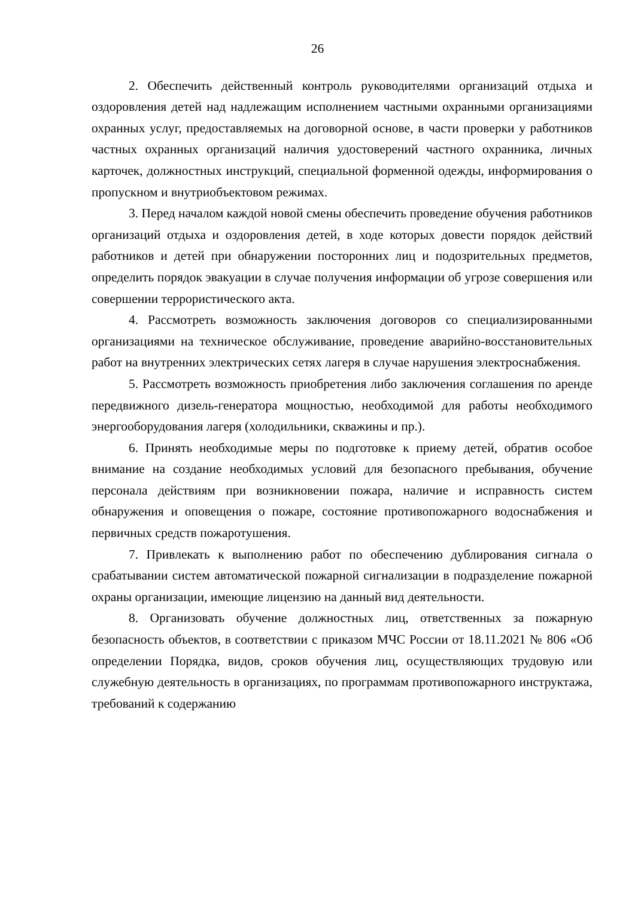26
2. Обеспечить действенный контроль руководителями организаций отдыха и оздоровления детей над надлежащим исполнением частными охранными организациями охранных услуг, предоставляемых на договорной основе, в части проверки у работников частных охранных организаций наличия удостоверений частного охранника, личных карточек, должностных инструкций, специальной форменной одежды, информирования о пропускном и внутриобъектовом режимах.
3. Перед началом каждой новой смены обеспечить проведение обучения работников организаций отдыха и оздоровления детей, в ходе которых довести порядок действий работников и детей при обнаружении посторонних лиц и подозрительных предметов, определить порядок эвакуации в случае получения информации об угрозе совершения или совершении террористического акта.
4. Рассмотреть возможность заключения договоров со специализированными организациями на техническое обслуживание, проведение аварийно-восстановительных работ на внутренних электрических сетях лагеря в случае нарушения электроснабжения.
5. Рассмотреть возможность приобретения либо заключения соглашения по аренде передвижного дизель-генератора мощностью, необходимой для работы необходимого энергооборудования лагеря (холодильники, скважины и пр.).
6. Принять необходимые меры по подготовке к приему детей, обратив особое внимание на создание необходимых условий для безопасного пребывания, обучение персонала действиям при возникновении пожара, наличие и исправность систем обнаружения и оповещения о пожаре, состояние противопожарного водоснабжения и первичных средств пожаротушения.
7. Привлекать к выполнению работ по обеспечению дублирования сигнала о срабатывании систем автоматической пожарной сигнализации в подразделение пожарной охраны организации, имеющие лицензию на данный вид деятельности.
8. Организовать обучение должностных лиц, ответственных за пожарную безопасность объектов, в соответствии с приказом МЧС России от 18.11.2021 № 806 «Об определении Порядка, видов, сроков обучения лиц, осуществляющих трудовую или служебную деятельность в организациях, по программам противопожарного инструктажа, требований к содержанию